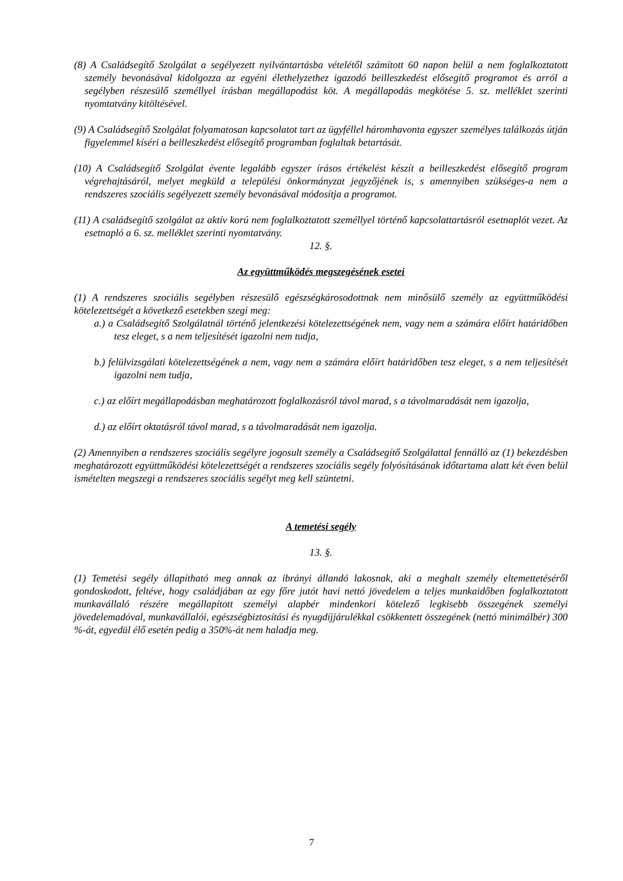(8) A Családsegítő Szolgálat a segélyezett nyilvántartásba vételétől számított 60 napon belül a nem foglalkoztatott személy bevonásával kidolgozza az egyéni élethelyzethez igazodó beilleszkedést elősegítő programot és arról a segélyben részesülő személlyel írásban megállapodást köt. A megállapodás megkötése 5. sz. melléklet szerinti nyomtatvány kitöltésével.
(9) A Családsegítő Szolgálat folyamatosan kapcsolatot tart az ügyféllel háromhavonta egyszer személyes találkozás útján figyelemmel kíséri a beilleszkedést elősegítő programban foglaltak betartását.
(10) A Családsegítő Szolgálat évente legalább egyszer írásos értékelést készít a beilleszkedést elősegítő program végrehajtásáról, melyet megküld a települési önkormányzat jegyzőjének is, s amennyiben szükséges-a nem a rendszeres szociális segélyezett személy bevonásával módosítja a programot.
(11) A családsegítő szolgálat az aktív korú nem foglalkoztatott személlyel történő kapcsolattartásról esetnaplót vezet. Az esetnapló a 6. sz. melléklet szerinti nyomtatvány.
12. §.
Az együttműködés megszegésének esetei
(1) A rendszeres szociális segélyben részesülő egészségkárosodottnak nem minősülő személy az együttműködési kötelezettségét a következő esetekben szegi meg:
a.) a Családsegítő Szolgálatnál történő jelentkezési kötelezettségének nem, vagy nem a számára előírt határidőben tesz eleget, s a nem teljesítését igazolni nem tudja,
b.) felülvizsgálati kötelezettségének a nem, vagy nem a számára előírt határidőben tesz eleget, s a nem teljesítését igazolni nem tudja,
c.) az előírt megállapodásban meghatározott foglalkozásról távol marad, s a távolmaradását nem igazolja,
d.) az előírt oktatásról távol marad, s a távolmaradását nem igazolja.
(2) Amennyiben a rendszeres szociális segélyre jogosult személy a Családsegítő Szolgálattal fennálló az (1) bekezdésben meghatározott együttműködési kötelezettségét a rendszeres szociális segély folyósításának időtartama alatt két éven belül ismételten megszegi a rendszeres szociális segélyt meg kell szüntetni.
A temetési segély
13. §.
(1) Temetési segély állapítható meg annak az ibrányi állandó lakosnak, aki a meghalt személy eltemettetéséről gondoskodott, feltéve, hogy családjában az egy főre jutót havi nettó jövedelem a teljes munkaidőben foglalkoztatott munkavállaló részére megállapított személyi alapbér mindenkori kötelező legkisebb összegének személyi jövedelemadóval, munkavállalói, egészségbiztosítási és nyugdíjjárulékkal csökkentett összegének (nettó minimálbér) 300 %-át, egyedül élő esetén pedig a 350%-át nem haladja meg.
7